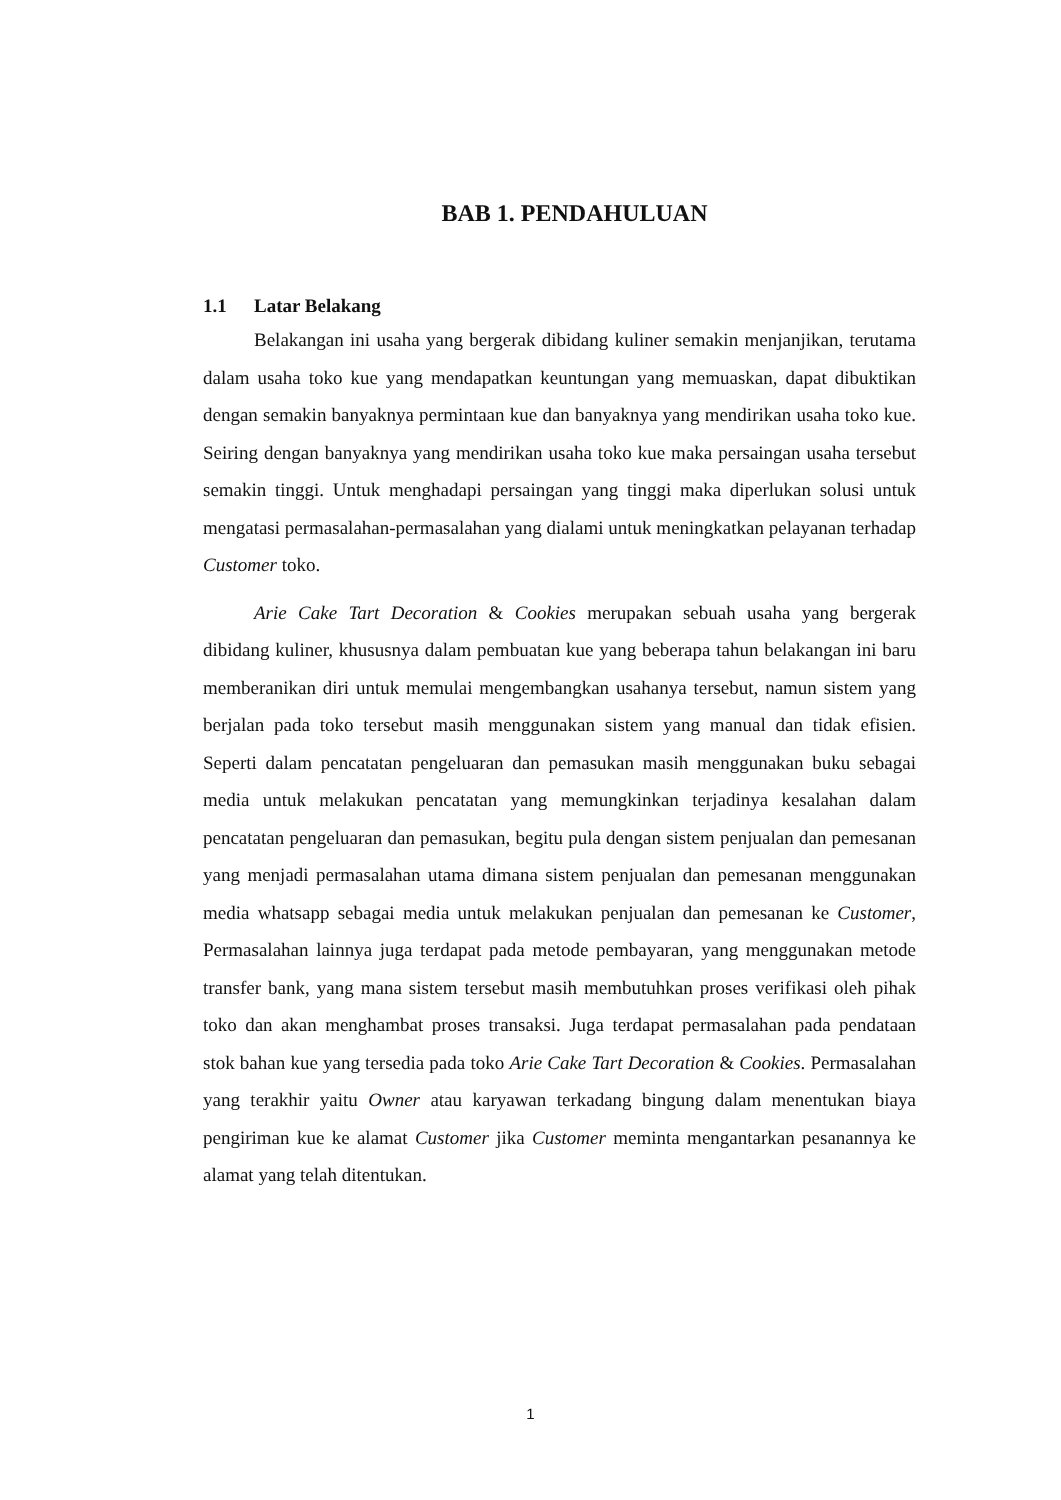BAB 1. PENDAHULUAN
1.1 Latar Belakang
Belakangan ini usaha yang bergerak dibidang kuliner semakin menjanjikan, terutama dalam usaha toko kue yang mendapatkan keuntungan yang memuaskan, dapat dibuktikan dengan semakin banyaknya permintaan kue dan banyaknya yang mendirikan usaha toko kue. Seiring dengan banyaknya yang mendirikan usaha toko kue maka persaingan usaha tersebut semakin tinggi. Untuk menghadapi persaingan yang tinggi maka diperlukan solusi untuk mengatasi permasalahan-permasalahan yang dialami untuk meningkatkan pelayanan terhadap Customer toko.
Arie Cake Tart Decoration & Cookies merupakan sebuah usaha yang bergerak dibidang kuliner, khususnya dalam pembuatan kue yang beberapa tahun belakangan ini baru memberanikan diri untuk memulai mengembangkan usahanya tersebut, namun sistem yang berjalan pada toko tersebut masih menggunakan sistem yang manual dan tidak efisien. Seperti dalam pencatatan pengeluaran dan pemasukan masih menggunakan buku sebagai media untuk melakukan pencatatan yang memungkinkan terjadinya kesalahan dalam pencatatan pengeluaran dan pemasukan, begitu pula dengan sistem penjualan dan pemesanan yang menjadi permasalahan utama dimana sistem penjualan dan pemesanan menggunakan media whatsapp sebagai media untuk melakukan penjualan dan pemesanan ke Customer, Permasalahan lainnya juga terdapat pada metode pembayaran, yang menggunakan metode transfer bank, yang mana sistem tersebut masih membutuhkan proses verifikasi oleh pihak toko dan akan menghambat proses transaksi. Juga terdapat permasalahan pada pendataan stok bahan kue yang tersedia pada toko Arie Cake Tart Decoration & Cookies. Permasalahan yang terakhir yaitu Owner atau karyawan terkadang bingung dalam menentukan biaya pengiriman kue ke alamat Customer jika Customer meminta mengantarkan pesanannya ke alamat yang telah ditentukan.
1